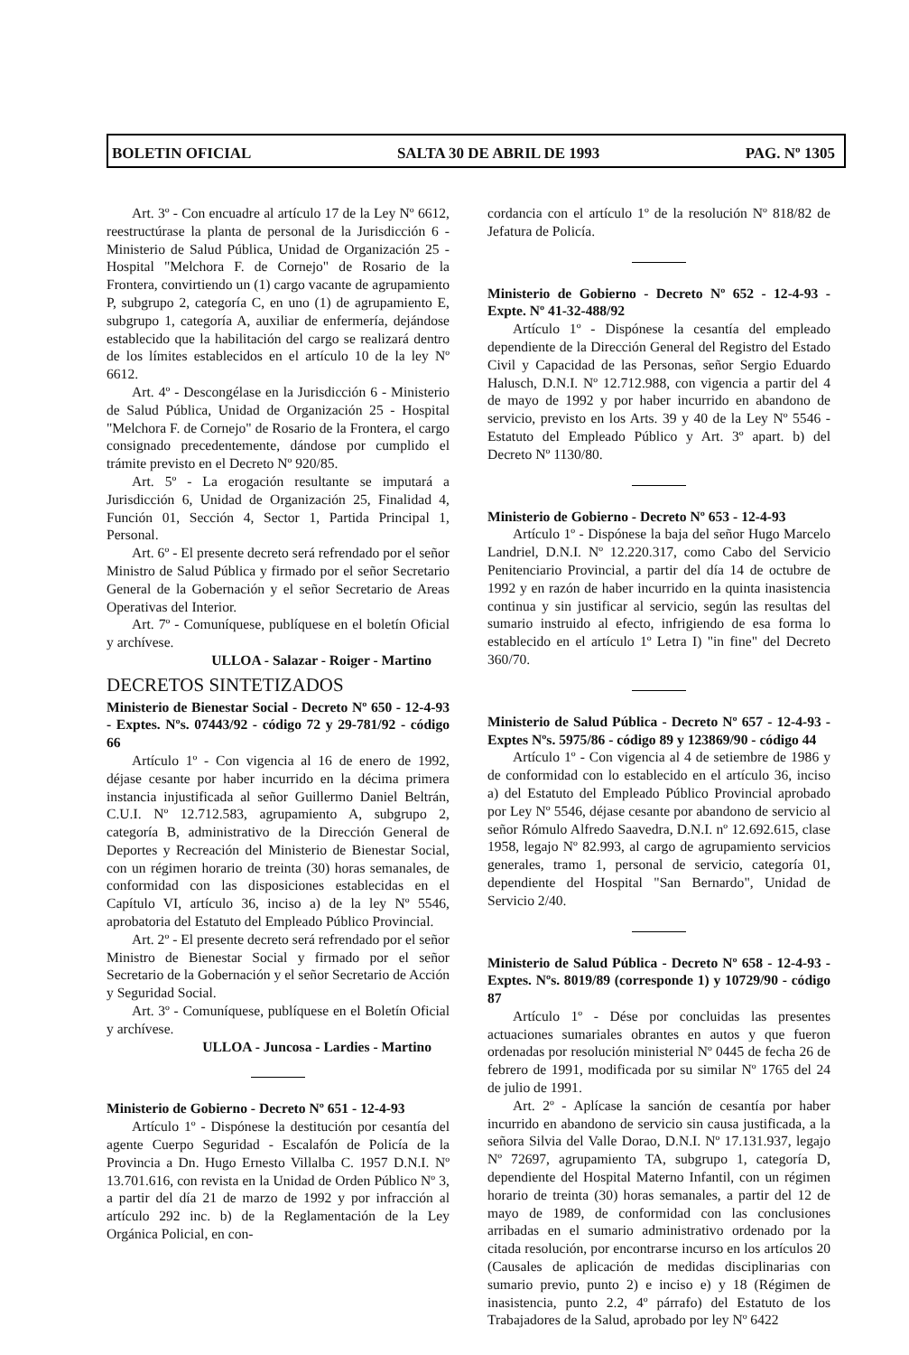BOLETIN OFICIAL SALTA 30 DE ABRIL DE 1993 PAG. Nº 1305
Art. 3º - Con encuadre al artículo 17 de la Ley Nº 6612, reestructúrase la planta de personal de la Jurisdicción 6 - Ministerio de Salud Pública, Unidad de Organización 25 - Hospital "Melchora F. de Cornejo" de Rosario de la Frontera, convirtiendo un (1) cargo vacante de agrupamiento P, subgrupo 2, categoría C, en uno (1) de agrupamiento E, subgrupo 1, categoría A, auxiliar de enfermería, dejándose establecido que la habilitación del cargo se realizará dentro de los límites establecidos en el artículo 10 de la ley Nº 6612.
Art. 4º - Descongélase en la Jurisdicción 6 - Ministerio de Salud Pública, Unidad de Organización 25 - Hospital "Melchora F. de Cornejo" de Rosario de la Frontera, el cargo consignado precedentemente, dándose por cumplido el trámite previsto en el Decreto Nº 920/85.
Art. 5º - La erogación resultante se imputará a Jurisdicción 6, Unidad de Organización 25, Finalidad 4, Función 01, Sección 4, Sector 1, Partida Principal 1, Personal.
Art. 6º - El presente decreto será refrendado por el señor Ministro de Salud Pública y firmado por el señor Secretario General de la Gobernación y el señor Secretario de Areas Operativas del Interior.
Art. 7º - Comuníquese, publíquese en el boletín Oficial y archívese.
ULLOA - Salazar - Roiger - Martino
DECRETOS SINTETIZADOS
Ministerio de Bienestar Social - Decreto Nº 650 - 12-4-93 - Exptes. Nºs. 07443/92 - código 72 y 29-781/92 - código 66
Artículo 1º - Con vigencia al 16 de enero de 1992, déjase cesante por haber incurrido en la décima primera instancia injustificada al señor Guillermo Daniel Beltrán, C.U.I. Nº 12.712.583, agrupamiento A, subgrupo 2, categoría B, administrativo de la Dirección General de Deportes y Recreación del Ministerio de Bienestar Social, con un régimen horario de treinta (30) horas semanales, de conformidad con las disposiciones establecidas en el Capítulo VI, artículo 36, inciso a) de la ley Nº 5546, aprobatoria del Estatuto del Empleado Público Provincial.
Art. 2º - El presente decreto será refrendado por el señor Ministro de Bienestar Social y firmado por el señor Secretario de la Gobernación y el señor Secretario de Acción y Seguridad Social.
Art. 3º - Comuníquese, publíquese en el Boletín Oficial y archívese.
ULLOA - Juncosa - Lardies - Martino
Ministerio de Gobierno - Decreto Nº 651 - 12-4-93
Artículo 1º - Dispónese la destitución por cesantía del agente Cuerpo Seguridad - Escalafón de Policía de la Provincia a Dn. Hugo Ernesto Villalba C. 1957 D.N.I. Nº 13.701.616, con revista en la Unidad de Orden Público Nº 3, a partir del día 21 de marzo de 1992 y por infracción al artículo 292 inc. b) de la Reglamentación de la Ley Orgánica Policial, en con-
cordancia con el artículo 1º de la resolución Nº 818/82 de Jefatura de Policía.
Ministerio de Gobierno - Decreto Nº 652 - 12-4-93 - Expte. Nº 41-32-488/92
Artículo 1º - Dispónese la cesantía del empleado dependiente de la Dirección General del Registro del Estado Civil y Capacidad de las Personas, señor Sergio Eduardo Halusch, D.N.I. Nº 12.712.988, con vigencia a partir del 4 de mayo de 1992 y por haber incurrido en abandono de servicio, previsto en los Arts. 39 y 40 de la Ley Nº 5546 - Estatuto del Empleado Público y Art. 3º apart. b) del Decreto Nº 1130/80.
Ministerio de Gobierno - Decreto Nº 653 - 12-4-93
Artículo 1º - Dispónese la baja del señor Hugo Marcelo Landriel, D.N.I. Nº 12.220.317, como Cabo del Servicio Penitenciario Provincial, a partir del día 14 de octubre de 1992 y en razón de haber incurrido en la quinta inasistencia continua y sin justificar al servicio, según las resultas del sumario instruido al efecto, infrigiendo de esa forma lo establecido en el artículo 1º Letra I) "in fine" del Decreto 360/70.
Ministerio de Salud Pública - Decreto Nº 657 - 12-4-93 - Exptes Nºs. 5975/86 - código 89 y 123869/90 - código 44
Artículo 1º - Con vigencia al 4 de setiembre de 1986 y de conformidad con lo establecido en el artículo 36, inciso a) del Estatuto del Empleado Público Provincial aprobado por Ley Nº 5546, déjase cesante por abandono de servicio al señor Rómulo Alfredo Saavedra, D.N.I. nº 12.692.615, clase 1958, legajo Nº 82.993, al cargo de agrupamiento servicios generales, tramo 1, personal de servicio, categoría 01, dependiente del Hospital "San Bernardo", Unidad de Servicio 2/40.
Ministerio de Salud Pública - Decreto Nº 658 - 12-4-93 - Exptes. Nºs. 8019/89 (corresponde 1) y 10729/90 - código 87
Artículo 1º - Dése por concluidas las presentes actuaciones sumariales obrantes en autos y que fueron ordenadas por resolución ministerial Nº 0445 de fecha 26 de febrero de 1991, modificada por su similar Nº 1765 del 24 de julio de 1991.
Art. 2º - Aplícase la sanción de cesantía por haber incurrido en abandono de servicio sin causa justificada, a la señora Silvia del Valle Dorao, D.N.I. Nº 17.131.937, legajo Nº 72697, agrupamiento TA, subgrupo 1, categoría D, dependiente del Hospital Materno Infantil, con un régimen horario de treinta (30) horas semanales, a partir del 12 de mayo de 1989, de conformidad con las conclusiones arribadas en el sumario administrativo ordenado por la citada resolución, por encontrarse incurso en los artículos 20 (Causales de aplicación de medidas disciplinarias con sumario previo, punto 2) e inciso e) y 18 (Régimen de inasistencia, punto 2.2, 4º párrafo) del Estatuto de los Trabajadores de la Salud, aprobado por ley Nº 6422